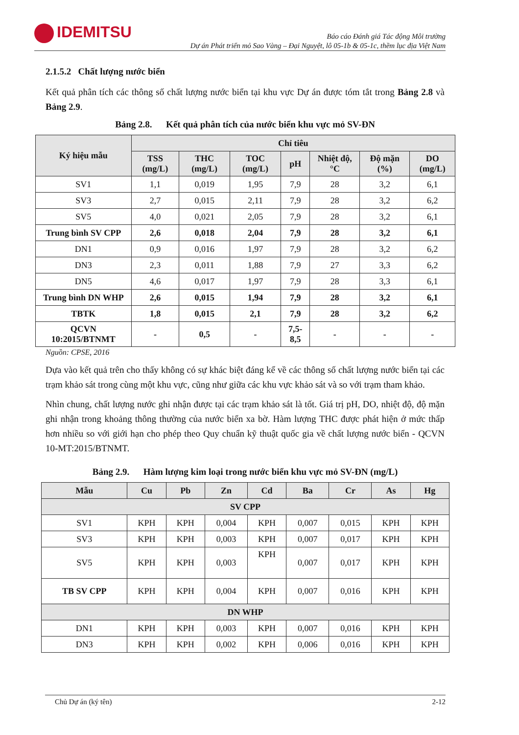IDEMITSU
Báo cáo Đánh giá Tác động Môi trường
Dự án Phát triển mỏ Sao Vàng – Đại Nguyệt, lô 05-1b & 05-1c, thềm lục địa Việt Nam
2.1.5.2 Chất lượng nước biển
Kết quả phân tích các thông số chất lượng nước biển tại khu vực Dự án được tóm tắt trong Bảng 2.8 và Bảng 2.9.
Bảng 2.8. Kết quả phân tích của nước biển khu vực mỏ SV-ĐN
| Ký hiệu mẫu | Chỉ tiêu | | | | | | |
| --- | --- | --- | --- | --- | --- | --- | --- |
| | TSS (mg/L) | THC (mg/L) | TOC (mg/L) | pH | Nhiệt độ, °C | Độ mặn (%) | DO (mg/L) |
| SV1 | 1,1 | 0,019 | 1,95 | 7,9 | 28 | 3,2 | 6,1 |
| SV3 | 2,7 | 0,015 | 2,11 | 7,9 | 28 | 3,2 | 6,2 |
| SV5 | 4,0 | 0,021 | 2,05 | 7,9 | 28 | 3,2 | 6,1 |
| Trung bình SV CPP | 2,6 | 0,018 | 2,04 | 7,9 | 28 | 3,2 | 6,1 |
| DN1 | 0,9 | 0,016 | 1,97 | 7,9 | 28 | 3,2 | 6,2 |
| DN3 | 2,3 | 0,011 | 1,88 | 7,9 | 27 | 3,3 | 6,2 |
| DN5 | 4,6 | 0,017 | 1,97 | 7,9 | 28 | 3,3 | 6,1 |
| Trung bình DN WHP | 2,6 | 0,015 | 1,94 | 7,9 | 28 | 3,2 | 6,1 |
| TBTK | 1,8 | 0,015 | 2,1 | 7,9 | 28 | 3,2 | 6,2 |
| QCVN 10:2015/BTNMT | - | 0,5 | - | 7,5-8,5 | - | - | - |
Nguồn: CPSE, 2016
Dựa vào kết quả trên cho thấy không có sự khác biệt đáng kể về các thông số chất lượng nước biển tại các trạm khảo sát trong cùng một khu vực, cũng như giữa các khu vực khảo sát và so với trạm tham khảo.
Nhìn chung, chất lượng nước ghi nhận được tại các trạm khảo sát là tốt. Giá trị pH, DO, nhiệt độ, độ mặn ghi nhận trong khoảng thông thường của nước biển xa bờ. Hàm lượng THC được phát hiện ở mức thấp hơn nhiều so với giới hạn cho phép theo Quy chuẩn kỹ thuật quốc gia về chất lượng nước biển - QCVN 10-MT:2015/BTNMT.
Bảng 2.9. Hàm lượng kim loại trong nước biển khu vực mỏ SV-ĐN (mg/L)
| Mẫu | Cu | Pb | Zn | Cd | Ba | Cr | As | Hg |
| --- | --- | --- | --- | --- | --- | --- | --- | --- |
| SV CPP | | | | | | | | |
| SV1 | KPH | KPH | 0,004 | KPH | 0,007 | 0,015 | KPH | KPH |
| SV3 | KPH | KPH | 0,003 | KPH | 0,007 | 0,017 | KPH | KPH |
| SV5 | KPH | KPH | 0,003 | KPH | 0,007 | 0,017 | KPH | KPH |
| TB SV CPP | KPH | KPH | 0,004 | KPH | 0,007 | 0,016 | KPH | KPH |
| DN WHP | | | | | | | | |
| DN1 | KPH | KPH | 0,003 | KPH | 0,007 | 0,016 | KPH | KPH |
| DN3 | KPH | KPH | 0,002 | KPH | 0,006 | 0,016 | KPH | KPH |
Chủ Dự án (ký tên) 2-12